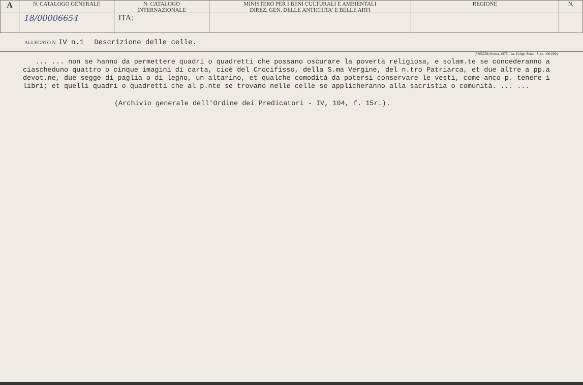| A | N. CATALOGO GENERALE | N. CATALOGO INTERNAZIONALE | MINISTERO PER I BENI CULTURALI E AMBIENTALI DIREZ. GEN. DELLE ANTICHITA' E BELLE ARTI | REGIONE | N. |
| | 18/00006654 | ITA: | | | |
ALLEGATO N. IV n.1 Descrizione delle celle.
(5605238) Roma, 1975 - Ist. Poligr. Stato - S. (c. 400.000)
... ... non se hanno da permettere quadri o quadretti che possano oscurare la povertà religiosa, e solam.te se concederanno a ciascheduno quattro o cinque imagini di carta, cioè del Crocifisso, della S.ma Vergine, del n.tro Patriarca, et due altre a pp.a devot.ne, due segge di paglia o di legno, un altarino, et qualche comodità da potersi conservare le vesti, come anco p. tenere i libri; et quelli quadri o quadretti che al p.nte se trovano nelle celle se applicheranno alla sacristia o comunità. ... ...
(Archivio generale dell'Ordine dei Predicatori - IV, 104, f. 15r.).